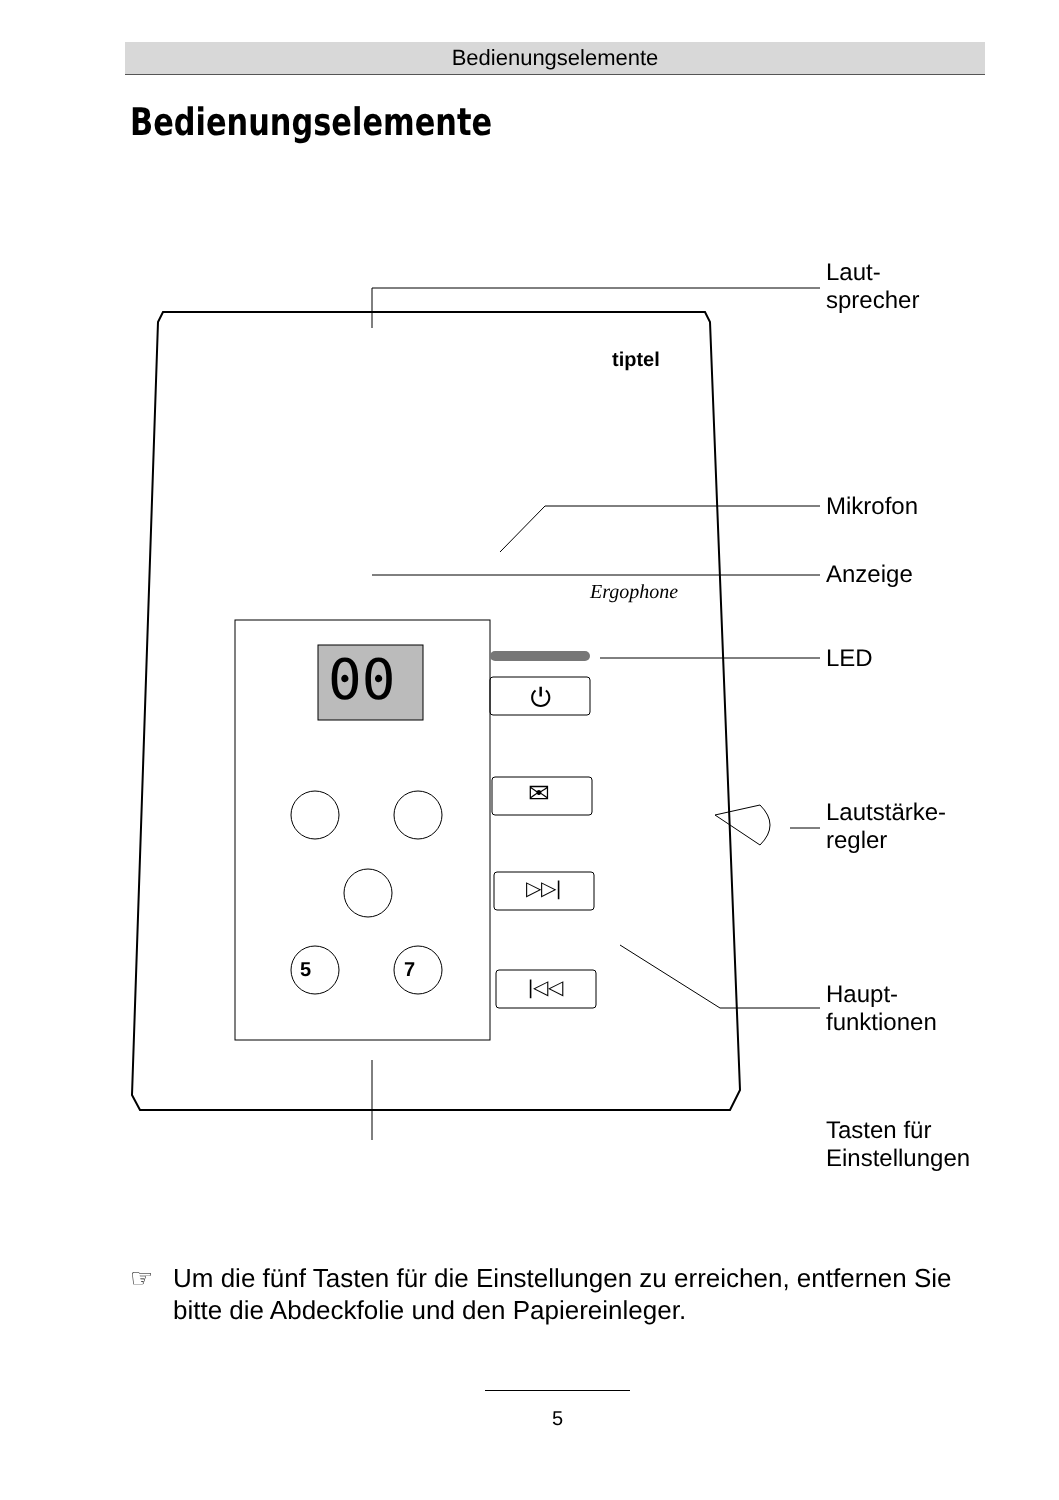Bedienungselemente
Bedienungselemente
tiptel
Ergophone
00 ⏻
✉
▷▷|
|◁◁
5 7
Laut-
sprecher
Mikrofon
Anzeige
LED
Lautstärke-
regler
Haupt-
funktionen
Tasten für
Einstellungen
☞ Um die fünf Tasten für die Einstellungen zu erreichen, entfernen Sie bitte die Abdeckfolie und den Papiereinleger.
5